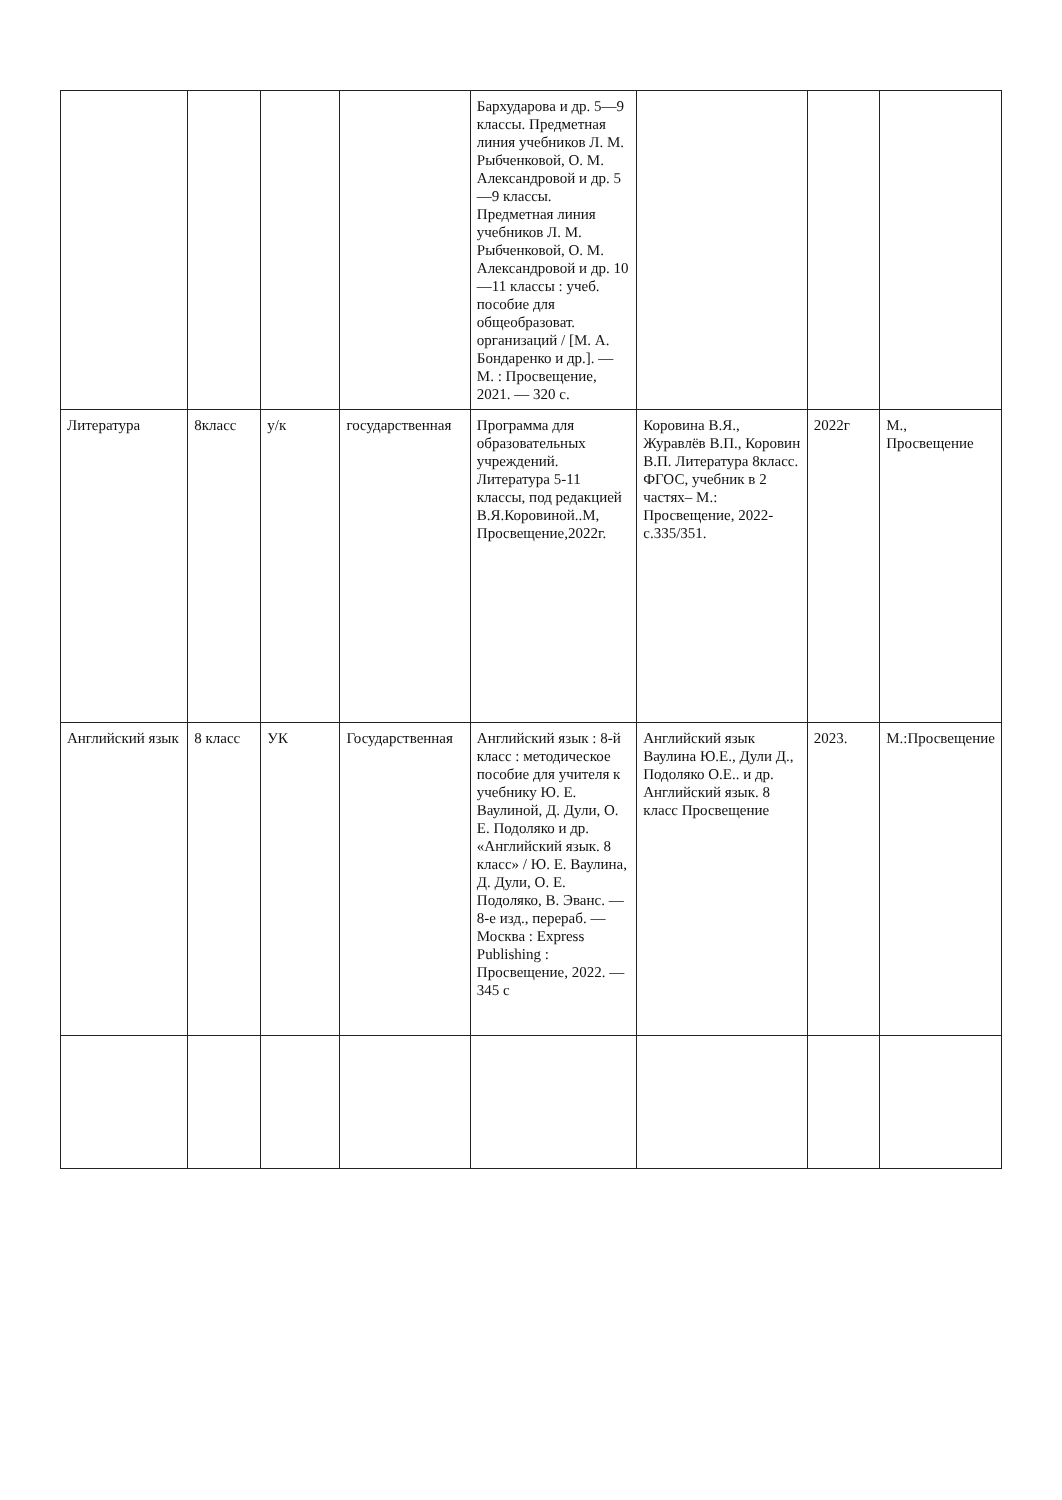| | | | | Бархударова и др. 5—9 классы. Предметная линия учебников Л. М. Рыбченковой, О. М. Александровой и др. 5—9 классы. Предметная линия учебников Л. М. Рыбченковой, О. М. Александровой и др. 10—11 классы : учеб. пособие для общеобразоват. организаций / [М. А. Бондаренко и др.]. — М. : Просвещение, 2021. — 320 с. | | | |
| Литература | 8класс | у/к | государственная | Программа для образовательных учреждений. Литература 5-11 классы, под редакцией В.Я.Коровиной..М, Просвещение,2022г. | Коровина В.Я., Журавлёв В.П., Коровин В.П. Литература 8класс. ФГОС, учебник в 2 частях– М.: Просвещение, 2022-с.335/351. | 2022г | М., Просвещение |
| Английский язык | 8 класс | УК | Государственная | Английский язык : 8-й класс : методическое пособие для учителя к учебнику Ю. Е. Ваулиной, Д. Дули, О. Е. Подоляко и др. «Английский язык. 8 класс» / Ю. Е. Ваулина, Д. Дули, О. Е. Подоляко, В. Эванс. — 8-е изд., перераб. — Москва : Express Publishing : Просвещение, 2022. — 345 с | Английский язык Ваулина Ю.Е., Дули Д., Подоляко О.Е.. и др. Английский язык. 8 класс Просвещение | 2023. | М.:Просвещение |